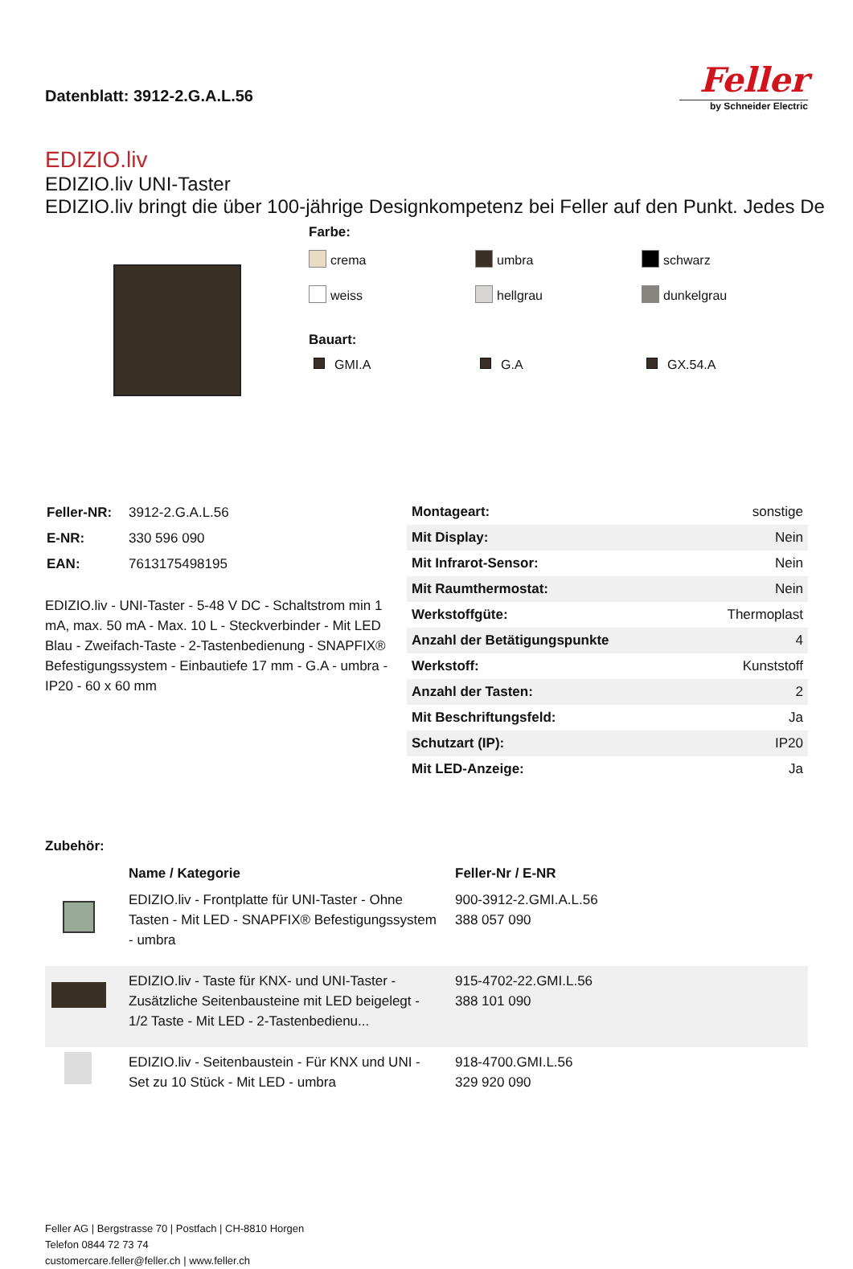Datenblatt: 3912-2.G.A.L.56
Feller
by Schneider Electric
EDIZIO.liv
EDIZIO.liv UNI-Taster
EDIZIO.liv bringt die über 100-jährige Designkompetenz bei Feller auf den Punkt. Jedes De
Farbe:
crema
umbra
schwarz
weiss
hellgrau
dunkelgrau
Bauart:
GMI.A
G.A
GX.54.A
| Feller-NR: | 3912-2.G.A.L.56 |
| E-NR: | 330 596 090 |
| EAN: | 7613175498195 |
EDIZIO.liv - UNI-Taster - 5-48 V DC - Schaltstrom min 1 mA, max. 50 mA - Max. 10 L - Steckverbinder - Mit LED Blau - Zweifach-Taste - 2-Tastenbedienung - SNAPFIX® Befestigungssystem - Einbautiefe 17 mm - G.A - umbra - IP20 - 60 x 60 mm
| Montageart: | sonstige |
| Mit Display: | Nein |
| Mit Infrarot-Sensor: | Nein |
| Mit Raumthermostat: | Nein |
| Werkstoffgüte: | Thermoplast |
| Anzahl der Betätigungspunkte | 4 |
| Werkstoff: | Kunststoff |
| Anzahl der Tasten: | 2 |
| Mit Beschriftungsfeld: | Ja |
| Schutzart (IP): | IP20 |
| Mit LED-Anzeige: | Ja |
Zubehör:
| | Name / Kategorie | Feller-Nr / E-NR |
| --- | --- | --- |
| | EDIZIO.liv - Frontplatte für UNI-Taster - Ohne Tasten - Mit LED - SNAPFIX® Befestigungssystem - umbra | 900-3912-2.GMI.A.L.56 388 057 090 |
| | EDIZIO.liv - Taste für KNX- und UNI-Taster - Zusätzliche Seitenbausteine mit LED beigelegt - 1/2 Taste - Mit LED - 2-Tastenbedienu... | 915-4702-22.GMI.L.56 388 101 090 |
| | EDIZIO.liv - Seitenbaustein - Für KNX und UNI - Set zu 10 Stück - Mit LED - umbra | 918-4700.GMI.L.56 329 920 090 |
Feller AG | Bergstrasse 70 | Postfach | CH-8810 Horgen
Telefon 0844 72 73 74
customercare.feller@feller.ch | www.feller.ch